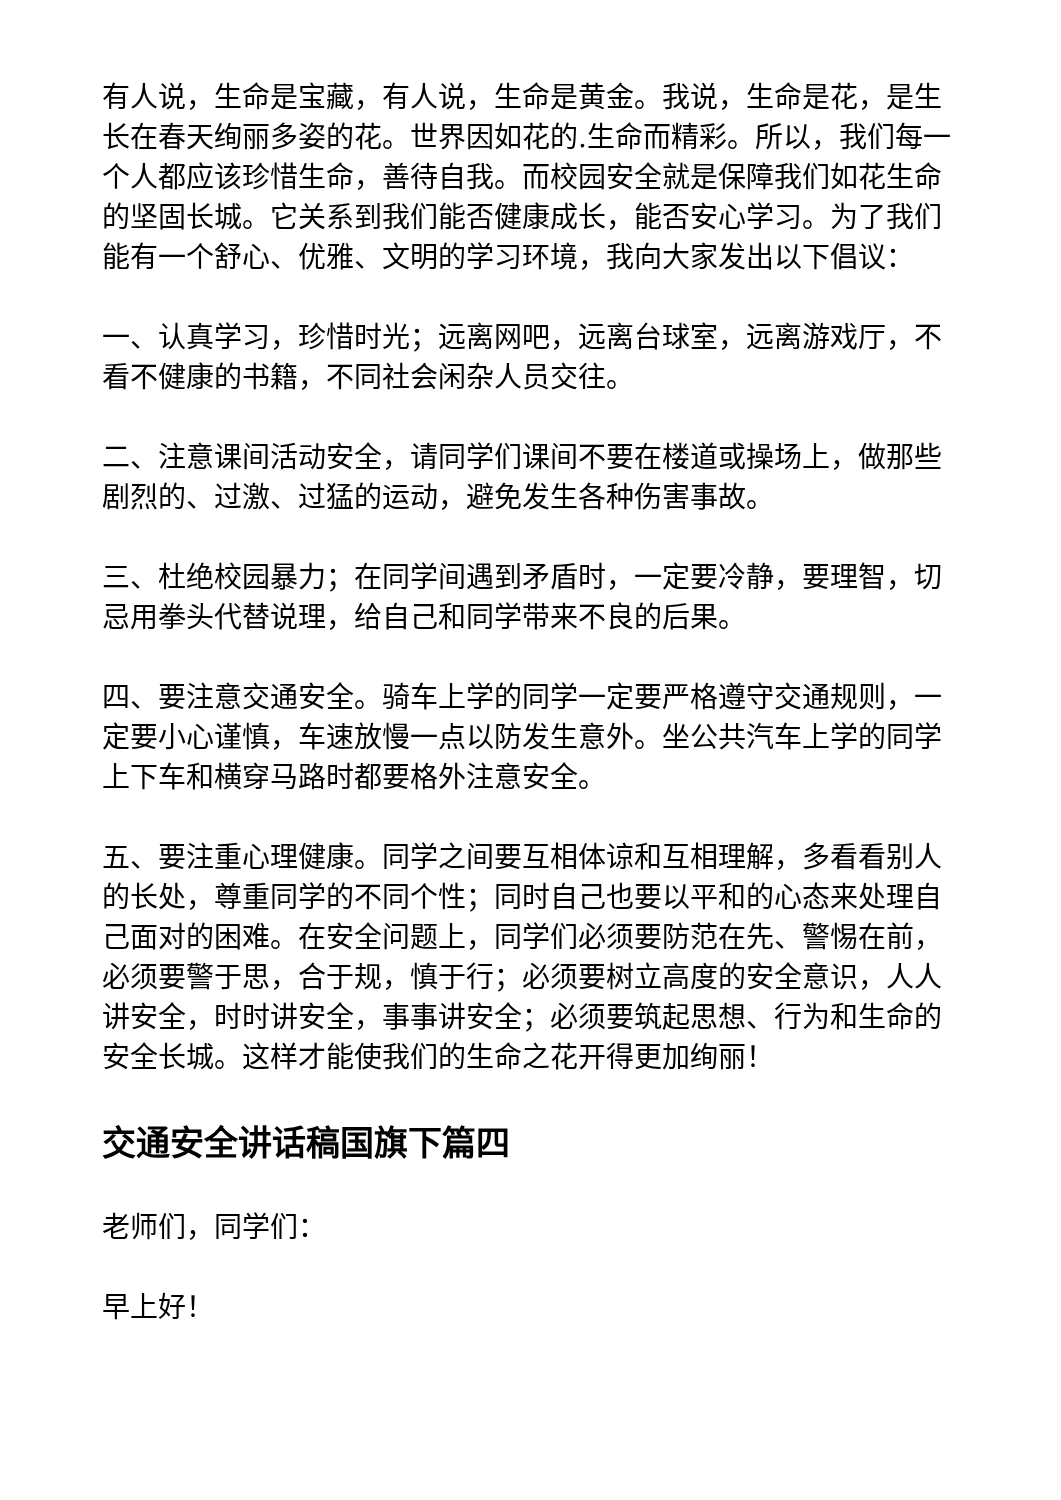有人说，生命是宝藏，有人说，生命是黄金。我说，生命是花，是生长在春天绚丽多姿的花。世界因如花的.生命而精彩。所以，我们每一个人都应该珍惜生命，善待自我。而校园安全就是保障我们如花生命的坚固长城。它关系到我们能否健康成长，能否安心学习。为了我们能有一个舒心、优雅、文明的学习环境，我向大家发出以下倡议：
一、认真学习，珍惜时光；远离网吧，远离台球室，远离游戏厅，不看不健康的书籍，不同社会闲杂人员交往。
二、注意课间活动安全，请同学们课间不要在楼道或操场上，做那些剧烈的、过激、过猛的运动，避免发生各种伤害事故。
三、杜绝校园暴力；在同学间遇到矛盾时，一定要冷静，要理智，切忌用拳头代替说理，给自己和同学带来不良的后果。
四、要注意交通安全。骑车上学的同学一定要严格遵守交通规则，一定要小心谨慎，车速放慢一点以防发生意外。坐公共汽车上学的同学上下车和横穿马路时都要格外注意安全。
五、要注重心理健康。同学之间要互相体谅和互相理解，多看看别人的长处，尊重同学的不同个性；同时自己也要以平和的心态来处理自己面对的困难。在安全问题上，同学们必须要防范在先、警惕在前，必须要警于思，合于规，慎于行；必须要树立高度的安全意识，人人讲安全，时时讲安全，事事讲安全；必须要筑起思想、行为和生命的安全长城。这样才能使我们的生命之花开得更加绚丽！
交通安全讲话稿国旗下篇四
老师们，同学们：
早上好！